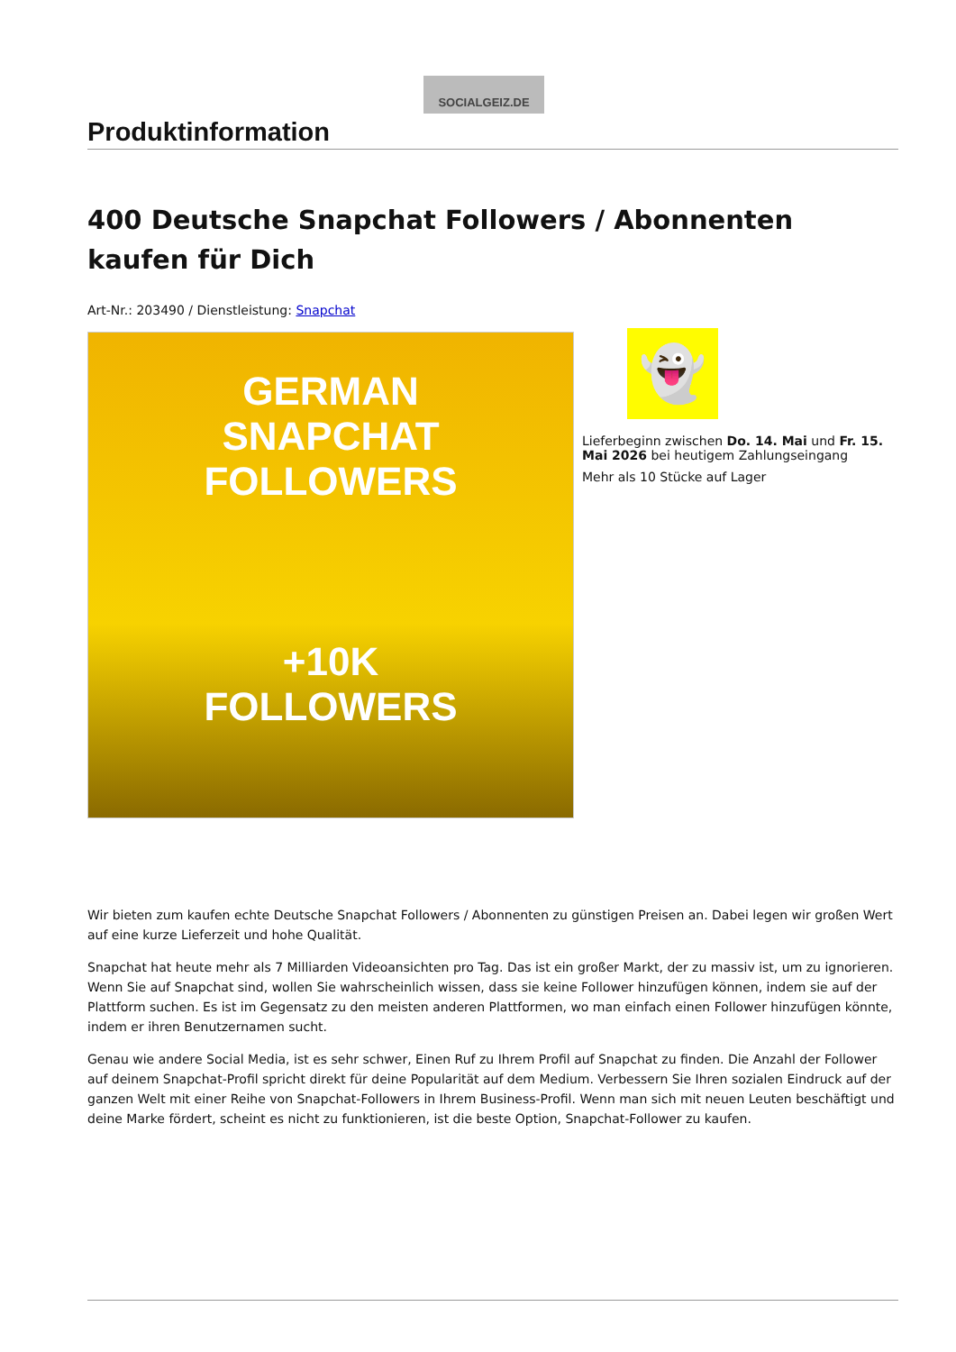SOCIALGEIZ.DE
Produktinformation
400 Deutsche Snapchat Followers / Abonnenten kaufen für Dich
Art-Nr.: 203490 / Dienstleistung: Snapchat
GERMAN
SNAPCHAT
FOLLOWERS
+10K
FOLLOWERS
👻
Lieferbeginn zwischen Do. 14. Mai und Fr. 15. Mai 2026 bei heutigem Zahlungseingang
Mehr als 10 Stücke auf Lager
Wir bieten zum kaufen echte Deutsche Snapchat Followers / Abonnenten zu günstigen Preisen an. Dabei legen wir großen Wert auf eine kurze Lieferzeit und hohe Qualität.
Snapchat hat heute mehr als 7 Milliarden Videoansichten pro Tag. Das ist ein großer Markt, der zu massiv ist, um zu ignorieren. Wenn Sie auf Snapchat sind, wollen Sie wahrscheinlich wissen, dass sie keine Follower hinzufügen können, indem sie auf der Plattform suchen. Es ist im Gegensatz zu den meisten anderen Plattformen, wo man einfach einen Follower hinzufügen könnte, indem er ihren Benutzernamen sucht.
Genau wie andere Social Media, ist es sehr schwer, Einen Ruf zu Ihrem Profil auf Snapchat zu finden. Die Anzahl der Follower auf deinem Snapchat-Profil spricht direkt für deine Popularität auf dem Medium. Verbessern Sie Ihren sozialen Eindruck auf der ganzen Welt mit einer Reihe von Snapchat-Followers in Ihrem Business-Profil. Wenn man sich mit neuen Leuten beschäftigt und deine Marke fördert, scheint es nicht zu funktionieren, ist die beste Option, Snapchat-Follower zu kaufen.